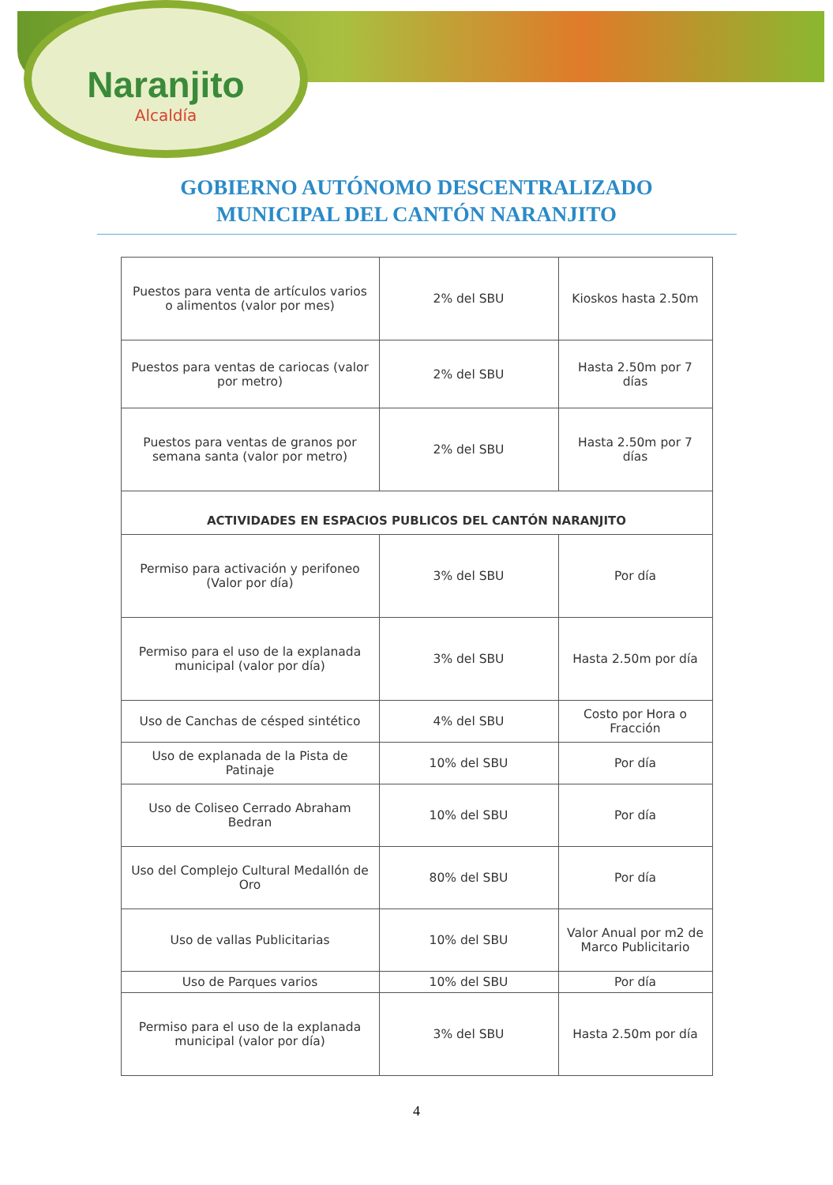Naranjito
Alcaldía
GOBIERNO AUTÓNOMO DESCENTRALIZADO
MUNICIPAL DEL CANTÓN NARANJITO
| Puestos para venta de artículos varios o alimentos (valor por mes) | 2% del SBU | Kioskos hasta 2.50m |
| Puestos para ventas de cariocas (valor por metro) | 2% del SBU | Hasta 2.50m por 7 días |
| Puestos para ventas de granos por semana santa (valor por metro) | 2% del SBU | Hasta 2.50m por 7 días |
| ACTIVIDADES EN ESPACIOS PUBLICOS DEL CANTÓN NARANJITO | | |
| Permiso para activación y perifoneo (Valor por día) | 3% del SBU | Por día |
| Permiso para el uso de la explanada municipal (valor por día) | 3% del SBU | Hasta 2.50m por día |
| Uso de Canchas de césped sintético | 4% del SBU | Costo por Hora o Fracción |
| Uso de explanada de la Pista de Patinaje | 10% del SBU | Por día |
| Uso de Coliseo Cerrado Abraham Bedran | 10% del SBU | Por día |
| Uso del Complejo Cultural Medallón de Oro | 80% del SBU | Por día |
| Uso de vallas Publicitarias | 10% del SBU | Valor Anual por m2 de Marco Publicitario |
| Uso de Parques varios | 10% del SBU | Por día |
| Permiso para el uso de la explanada municipal (valor por día) | 3% del SBU | Hasta 2.50m por día |
4